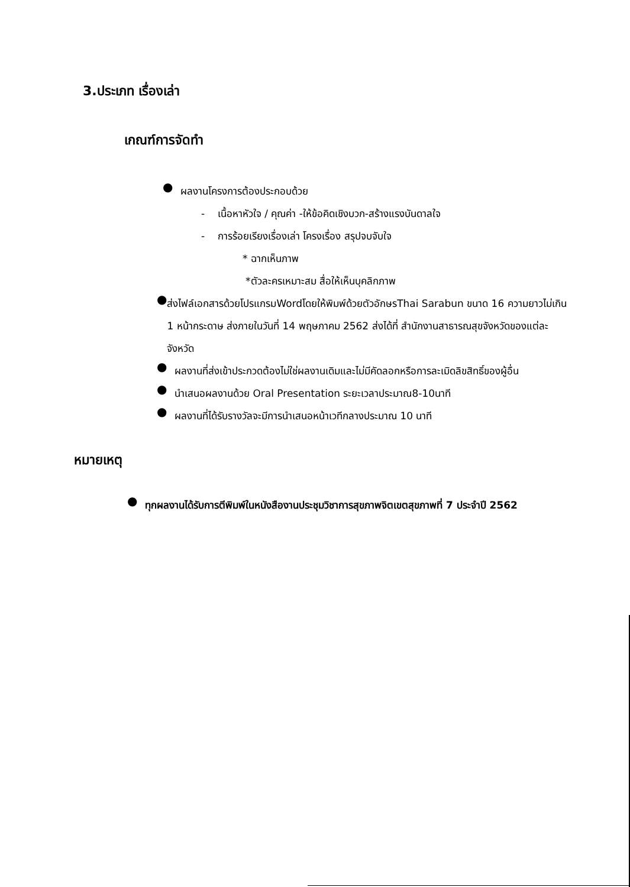3.ประเภท เรื่องเล่า
เกณฑ์การจัดทำ
●
ผลงานโครงการต้องประกอบด้วย
- เนื้อหาหัวใจ / คุณค่า -ให้ข้อคิดเชิงบวก-สร้างแรงบันดาลใจ
- การร้อยเรียงเรื่องเล่า โครงเรื่อง สรุปจบจับใจ
* ฉากเห็นภาพ
*ตัวละครเหมาะสม สื่อให้เห็นบุคลิกภาพ
●
ส่งไฟล์เอกสารด้วยโปรแกรมWordโดยให้พิมพ์ด้วยตัวอักษรThai Sarabun ขนาด 16 ความยาวไม่เกิน 1 หน้ากระดาษ ส่งภายในวันที่ 14 พฤษภาคม 2562 ส่งได้ที่ สำนักงานสาธารณสุขจังหวัดของแต่ละจังหวัด
●
ผลงานที่ส่งเข้าประกวดต้องไม่ใช่ผลงานเดิมและไม่มีคัดลอกหรือการละเมิดลิขสิทธิ์ของผู้อื่น
●
นำเสนอผลงานด้วย Oral Presentation ระยะเวลาประมาณ8-10นาที
●
ผลงานที่ได้รับรางวัลจะมีการนำเสนอหน้าเวทีกลางประมาณ 10 นาที
หมายเหตุ
●
ทุกผลงานได้รับการตีพิมพ์ในหนังสืองานประชุมวิชาการสุขภาพจิตเขตสุขภาพที่ 7 ประจำปี 2562